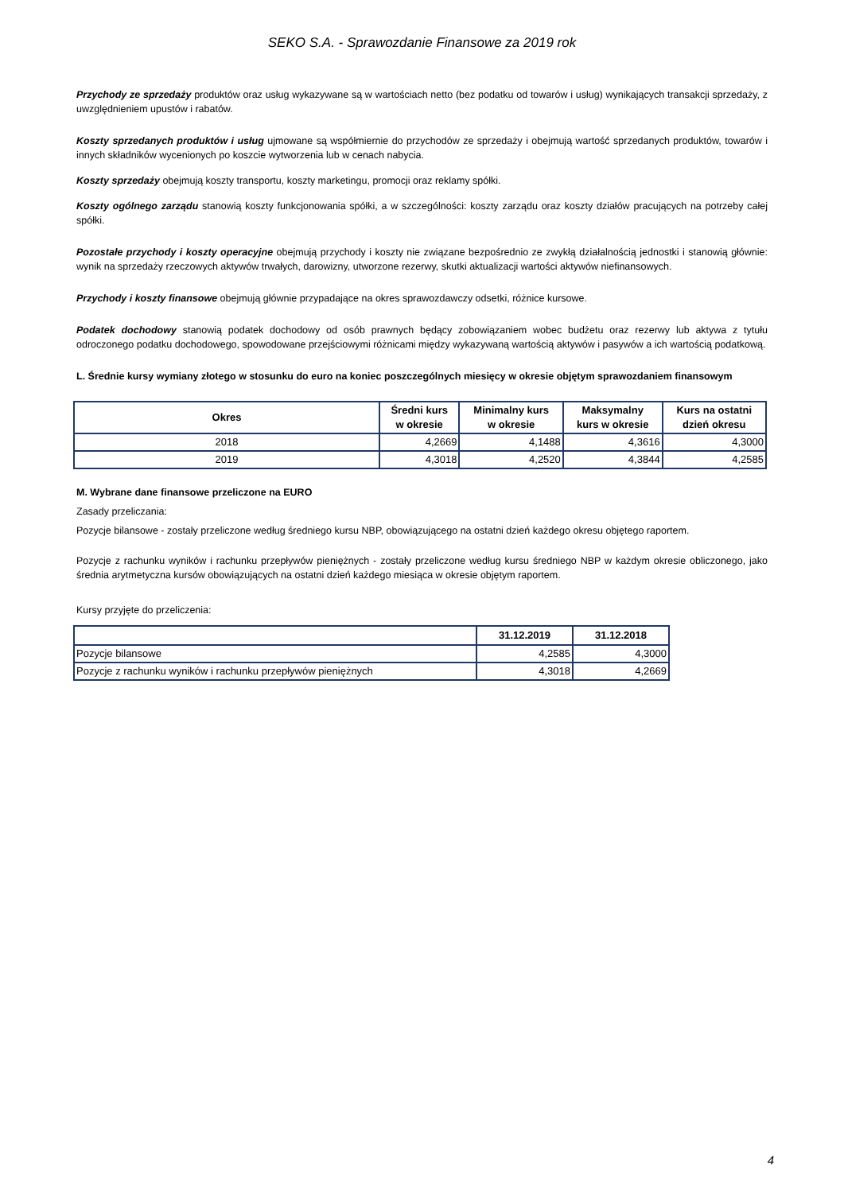SEKO S.A. - Sprawozdanie Finansowe za 2019 rok
Przychody ze sprzedaży produktów oraz usług wykazywane są w wartościach netto (bez podatku od towarów i usług) wynikających transakcji sprzedaży, z uwzględnieniem upustów i rabatów.
Koszty sprzedanych produktów i usług ujmowane są współmiernie do przychodów ze sprzedaży i obejmują wartość sprzedanych produktów, towarów i innych składników wycenionych po koszcie wytworzenia lub w cenach nabycia.
Koszty sprzedaży obejmują koszty transportu, koszty marketingu, promocji oraz reklamy spółki.
Koszty ogólnego zarządu stanowią koszty funkcjonowania spółki, a w szczególności: koszty zarządu oraz koszty działów pracujących na potrzeby całej spółki.
Pozostałe przychody i koszty operacyjne obejmują przychody i koszty nie związane bezpośrednio ze zwykłą działalnością jednostki i stanowią głównie: wynik na sprzedaży rzeczowych aktywów trwałych, darowizny, utworzone rezerwy, skutki aktualizacji wartości aktywów niefinansowych.
Przychody i koszty finansowe obejmują głównie przypadające na okres sprawozdawczy odsetki, różnice kursowe.
Podatek dochodowy stanowią podatek dochodowy od osób prawnych będący zobowiązaniem wobec budżetu oraz rezerwy lub aktywa z tytułu odroczonego podatku dochodowego, spowodowane przejściowymi różnicami między wykazywaną wartością aktywów i pasywów a ich wartością podatkową.
L. Średnie kursy wymiany złotego w stosunku do euro na koniec poszczególnych miesięcy w okresie objętym sprawozdaniem finansowym
| Okres | Średni kurs w okresie | Minimalny kurs w okresie | Maksymalny kurs w okresie | Kurs na ostatni dzień okresu |
| --- | --- | --- | --- | --- |
| 2018 | 4,2669 | 4,1488 | 4,3616 | 4,3000 |
| 2019 | 4,3018 | 4,2520 | 4,3844 | 4,2585 |
M. Wybrane dane finansowe przeliczone na EURO
Zasady przeliczania:
Pozycje bilansowe - zostały przeliczone według średniego kursu NBP, obowiązującego na ostatni dzień każdego okresu objętego raportem.
Pozycje z rachunku wyników i rachunku przepływów pieniężnych - zostały przeliczone według kursu średniego NBP w każdym okresie obliczonego, jako średnia arytmetyczna kursów obowiązujących na ostatni dzień każdego miesiąca w okresie objętym raportem.
Kursy przyjęte do przeliczenia:
| | 31.12.2019 | 31.12.2018 |
| --- | --- | --- |
| Pozycje bilansowe | 4,2585 | 4,3000 |
| Pozycje z rachunku wyników i rachunku przepływów pieniężnych | 4,3018 | 4,2669 |
4